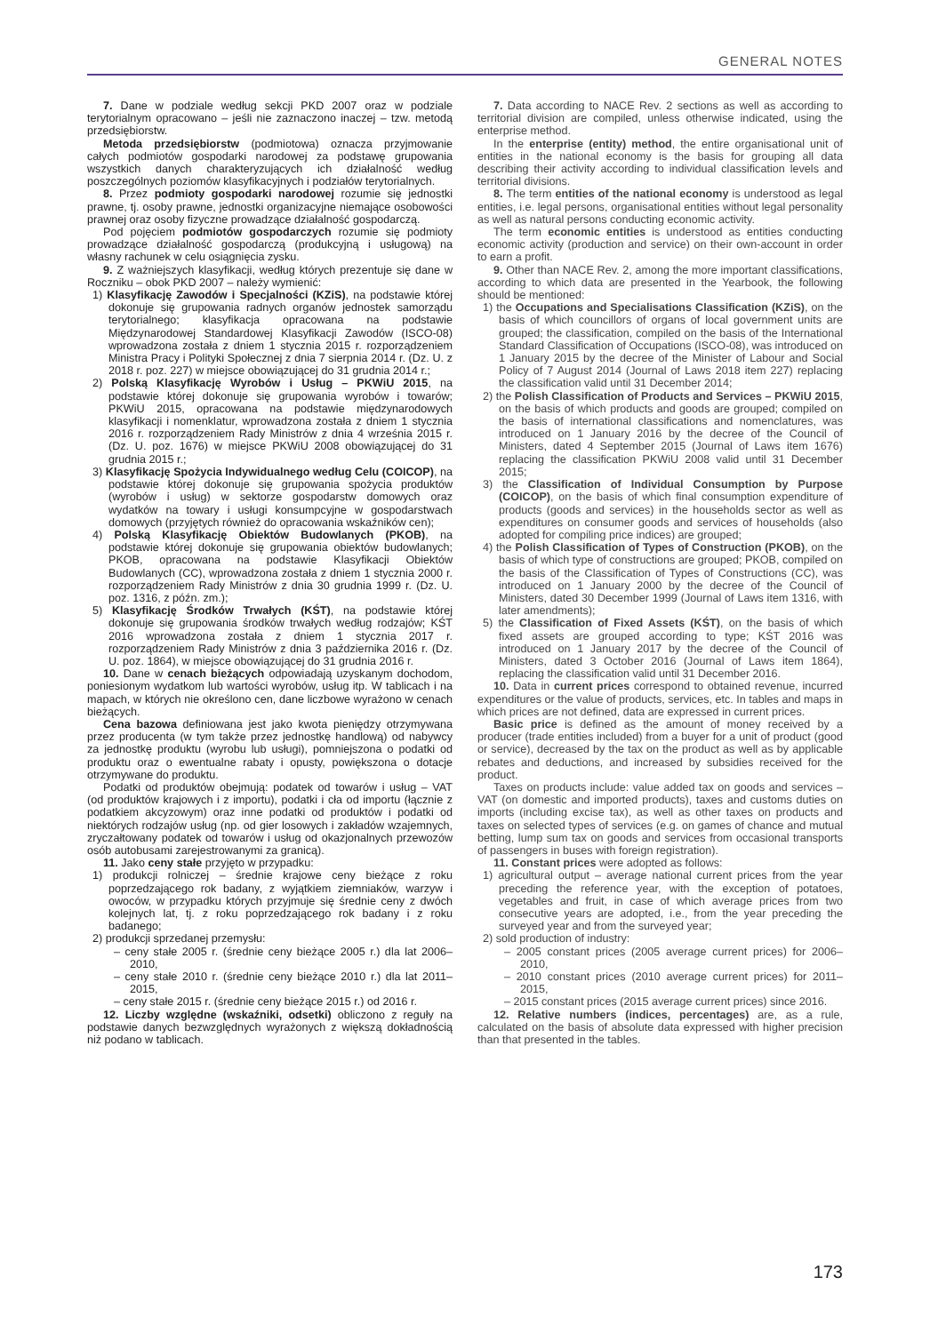GENERAL NOTES
7. Dane w podziale według sekcji PKD 2007 oraz w podziale terytorialnym opracowano – jeśli nie zaznaczono inaczej – tzw. metodą przedsiębiorstw.
Metoda przedsiębiorstw (podmiotowa) oznacza przyjmowanie całych podmiotów gospodarki narodowej za podstawę grupowania wszystkich danych charakteryzujących ich działalność według poszczególnych poziomów klasyfikacyjnych i podziałów terytorialnych.
8. Przez podmioty gospodarki narodowej rozumie się jednostki prawne, tj. osoby prawne, jednostki organizacyjne niemające osobowości prawnej oraz osoby fizyczne prowadzące działalność gospodarczą.
Pod pojęciem podmiotów gospodarczych rozumie się podmioty prowadzące działalność gospodarczą (produkcyjną i usługową) na własny rachunek w celu osiągnięcia zysku.
9. Z ważniejszych klasyfikacji, według których prezentuje się dane w Roczniku – obok PKD 2007 – należy wymienić:
1) Klasyfikację Zawodów i Specjalności (KZiS), na podstawie której dokonuje się grupowania radnych organów jednostek samorządu terytorialnego; klasyfikacja opracowana na podstawie Międzynarodowej Standardowej Klasyfikacji Zawodów (ISCO-08) wprowadzona została z dniem 1 stycznia 2015 r. rozporządzeniem Ministra Pracy i Polityki Społecznej z dnia 7 sierpnia 2014 r. (Dz. U. z 2018 r. poz. 227) w miejsce obowiązującej do 31 grudnia 2014 r.;
2) Polską Klasyfikację Wyrobów i Usług – PKWiU 2015, na podstawie której dokonuje się grupowania wyrobów i towarów; PKWiU 2015, opracowana na podstawie międzynarodowych klasyfikacji i nomenklatur, wprowadzona została z dniem 1 stycznia 2016 r. rozporządzeniem Rady Ministrów z dnia 4 września 2015 r. (Dz. U. poz. 1676) w miejsce PKWiU 2008 obowiązującej do 31 grudnia 2015 r.;
3) Klasyfikację Spożycia Indywidualnego według Celu (COICOP), na podstawie której dokonuje się grupowania spożycia produktów (wyrobów i usług) w sektorze gospodarstw domowych oraz wydatków na towary i usługi konsumpcyjne w gospodarstwach domowych (przyjętych również do opracowania wskaźników cen);
4) Polską Klasyfikację Obiektów Budowlanych (PKOB), na podstawie której dokonuje się grupowania obiektów budowlanych; PKOB, opracowana na podstawie Klasyfikacji Obiektów Budowlanych (CC), wprowadzona została z dniem 1 stycznia 2000 r. rozporządzeniem Rady Ministrów z dnia 30 grudnia 1999 r. (Dz. U. poz. 1316, z późn. zm.);
5) Klasyfikację Środków Trwałych (KŚT), na podstawie której dokonuje się grupowania środków trwałych według rodzajów; KŚT 2016 wprowadzona została z dniem 1 stycznia 2017 r. rozporządzeniem Rady Ministrów z dnia 3 października 2016 r. (Dz. U. poz. 1864), w miejsce obowiązującej do 31 grudnia 2016 r.
10. Dane w cenach bieżących odpowiadają uzyskanym dochodom, poniesionym wydatkom lub wartości wyrobów, usług itp. W tablicach i na mapach, w których nie określono cen, dane liczbowe wyrażono w cenach bieżących.
Cena bazowa definiowana jest jako kwota pieniędzy otrzymywana przez producenta (w tym także przez jednostkę handlową) od nabywcy za jednostkę produktu (wyrobu lub usługi), pomniejszona o podatki od produktu oraz o ewentualne rabaty i opusty, powiększona o dotacje otrzymywane do produktu.
Podatki od produktów obejmują: podatek od towarów i usług – VAT (od produktów krajowych i z importu), podatki i cła od importu (łącznie z podatkiem akcyzowym) oraz inne podatki od produktów i podatki od niektórych rodzajów usług (np. od gier losowych i zakładów wzajemnych, zryczałtowany podatek od towarów i usług od okazjonalnych przewozów osób autobusami zarejestrowanymi za granicą).
11. Jako ceny stałe przyjęto w przypadku:
1) produkcji rolniczej – średnie krajowe ceny bieżące z roku poprzedzającego rok badany, z wyjątkiem ziemniaków, warzyw i owoców, w przypadku których przyjmuje się średnie ceny z dwóch kolejnych lat, tj. z roku poprzedzającego rok badany i z roku badanego;
2) produkcji sprzedanej przemysłu:
– ceny stałe 2005 r. (średnie ceny bieżące 2005 r.) dla lat 2006–2010,
– ceny stałe 2010 r. (średnie ceny bieżące 2010 r.) dla lat 2011–2015,
– ceny stałe 2015 r. (średnie ceny bieżące 2015 r.) od 2016 r.
12. Liczby względne (wskaźniki, odsetki) obliczono z reguły na podstawie danych bezwzględnych wyrażonych z większą dokładnością niż podano w tablicach.
7. Data according to NACE Rev. 2 sections as well as according to territorial division are compiled, unless otherwise indicated, using the enterprise method.
In the enterprise (entity) method, the entire organisational unit of entities in the national economy is the basis for grouping all data describing their activity according to individual classification levels and territorial divisions.
8. The term entities of the national economy is understood as legal entities, i.e. legal persons, organisational entities without legal personality as well as natural persons conducting economic activity.
The term economic entities is understood as entities conducting economic activity (production and service) on their own-account in order to earn a profit.
9. Other than NACE Rev. 2, among the more important classifications, according to which data are presented in the Yearbook, the following should be mentioned:
1) the Occupations and Specialisations Classification (KZiS), on the basis of which councillors of organs of local government units are grouped; the classification, compiled on the basis of the International Standard Classification of Occupations (ISCO-08), was introduced on 1 January 2015 by the decree of the Minister of Labour and Social Policy of 7 August 2014 (Journal of Laws 2018 item 227) replacing the classification valid until 31 December 2014;
2) the Polish Classification of Products and Services – PKWiU 2015, on the basis of which products and goods are grouped; compiled on the basis of international classifications and nomenclatures, was introduced on 1 January 2016 by the decree of the Council of Ministers, dated 4 September 2015 (Journal of Laws item 1676) replacing the classification PKWiU 2008 valid until 31 December 2015;
3) the Classification of Individual Consumption by Purpose (COICOP), on the basis of which final consumption expenditure of products (goods and services) in the households sector as well as expenditures on consumer goods and services of households (also adopted for compiling price indices) are grouped;
4) the Polish Classification of Types of Construction (PKOB), on the basis of which type of constructions are grouped; PKOB, compiled on the basis of the Classification of Types of Constructions (CC), was introduced on 1 January 2000 by the decree of the Council of Ministers, dated 30 December 1999 (Journal of Laws item 1316, with later amendments);
5) the Classification of Fixed Assets (KŚT), on the basis of which fixed assets are grouped according to type; KŚT 2016 was introduced on 1 January 2017 by the decree of the Council of Ministers, dated 3 October 2016 (Journal of Laws item 1864), replacing the classification valid until 31 December 2016.
10. Data in current prices correspond to obtained revenue, incurred expenditures or the value of products, services, etc. In tables and maps in which prices are not defined, data are expressed in current prices.
Basic price is defined as the amount of money received by a producer (trade entities included) from a buyer for a unit of product (good or service), decreased by the tax on the product as well as by applicable rebates and deductions, and increased by subsidies received for the product.
Taxes on products include: value added tax on goods and services – VAT (on domestic and imported products), taxes and customs duties on imports (including excise tax), as well as other taxes on products and taxes on selected types of services (e.g. on games of chance and mutual betting, lump sum tax on goods and services from occasional transports of passengers in buses with foreign registration).
11. Constant prices were adopted as follows:
1) agricultural output – average national current prices from the year preceding the reference year, with the exception of potatoes, vegetables and fruit, in case of which average prices from two consecutive years are adopted, i.e., from the year preceding the surveyed year and from the surveyed year;
2) sold production of industry:
– 2005 constant prices (2005 average current prices) for 2006–2010,
– 2010 constant prices (2010 average current prices) for 2011–2015,
– 2015 constant prices (2015 average current prices) since 2016.
12. Relative numbers (indices, percentages) are, as a rule, calculated on the basis of absolute data expressed with higher precision than that presented in the tables.
173